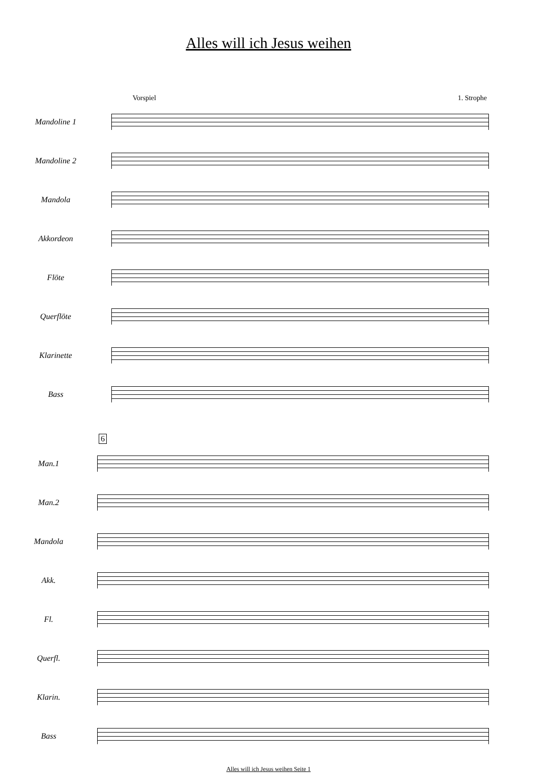Alles will ich Jesus weihen
Vorspiel 1. Strophe
Mandoline 1
Mandoline 2
Mandola
Akkordeon
Flöte
Querflöte
Klarinette
Bass
6
Man.1
Man.2
Mandola
Akk.
Fl.
Querfl.
Klarin.
Bass
Alles will ich Jesus weihen Seite 1